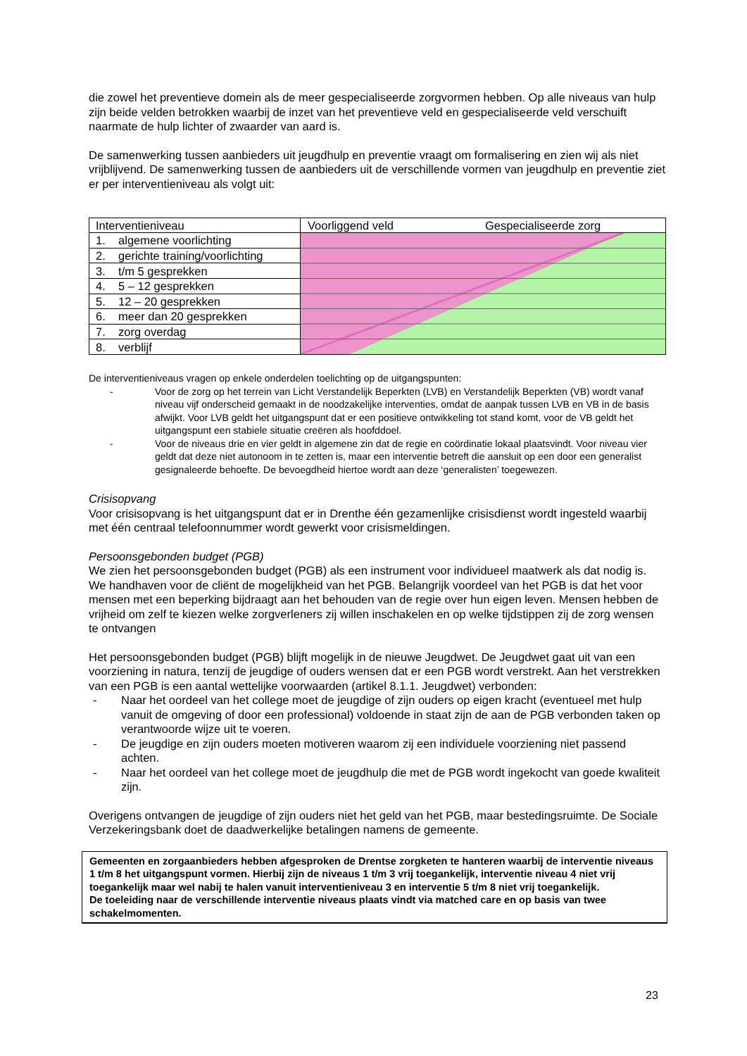die zowel het preventieve domein als de meer gespecialiseerde zorgvormen hebben. Op alle niveaus van hulp zijn beide velden betrokken waarbij de inzet van het preventieve veld en gespecialiseerde veld verschuift naarmate de hulp lichter of zwaarder van aard is.
De samenwerking tussen aanbieders uit jeugdhulp en preventie vraagt om formalisering en zien wij als niet vrijblijvend. De samenwerking tussen de aanbieders uit de verschillende vormen van jeugdhulp en preventie ziet er per interventieniveau als volgt uit:
| Interventieniveau | Voorliggend veld Gespecialiseerde zorg |
| 1. algemene voorlichting | |
| 2. gerichte training/voorlichting | |
| 3. t/m 5 gesprekken | |
| 4. 5 – 12 gesprekken | |
| 5. 12 – 20 gesprekken | |
| 6. meer dan 20 gesprekken | |
| 7. zorg overdag | |
| 8. verblijf | |
De interventieniveaus vragen op enkele onderdelen toelichting op de uitgangspunten:
- Voor de zorg op het terrein van Licht Verstandelijk Beperkten (LVB) en Verstandelijk Beperkten (VB) wordt vanaf niveau vijf onderscheid gemaakt in de noodzakelijke interventies, omdat de aanpak tussen LVB en VB in de basis afwijkt. Voor LVB geldt het uitgangspunt dat er een positieve ontwikkeling tot stand komt, voor de VB geldt het uitgangspunt een stabiele situatie creëren als hoofddoel.
- Voor de niveaus drie en vier geldt in algemene zin dat de regie en coördinatie lokaal plaatsvindt. Voor niveau vier geldt dat deze niet autonoom in te zetten is, maar een interventie betreft die aansluit op een door een generalist gesignaleerde behoefte. De bevoegdheid hiertoe wordt aan deze ‘generalisten’ toegewezen.
Crisisopvang
Voor crisisopvang is het uitgangspunt dat er in Drenthe één gezamenlijke crisisdienst wordt ingesteld waarbij met één centraal telefoonnummer wordt gewerkt voor crisismeldingen.
Persoonsgebonden budget (PGB)
We zien het persoonsgebonden budget (PGB) als een instrument voor individueel maatwerk als dat nodig is. We handhaven voor de cliënt de mogelijkheid van het PGB. Belangrijk voordeel van het PGB is dat het voor mensen met een beperking bijdraagt aan het behouden van de regie over hun eigen leven. Mensen hebben de vrijheid om zelf te kiezen welke zorgverleners zij willen inschakelen en op welke tijdstippen zij de zorg wensen te ontvangen
Het persoonsgebonden budget (PGB) blijft mogelijk in de nieuwe Jeugdwet. De Jeugdwet gaat uit van een voorziening in natura, tenzij de jeugdige of ouders wensen dat er een PGB wordt verstrekt. Aan het verstrekken van een PGB is een aantal wettelijke voorwaarden (artikel 8.1.1. Jeugdwet) verbonden:
- Naar het oordeel van het college moet de jeugdige of zijn ouders op eigen kracht (eventueel met hulp vanuit de omgeving of door een professional) voldoende in staat zijn de aan de PGB verbonden taken op verantwoorde wijze uit te voeren.
- De jeugdige en zijn ouders moeten motiveren waarom zij een individuele voorziening niet passend achten.
- Naar het oordeel van het college moet de jeugdhulp die met de PGB wordt ingekocht van goede kwaliteit zijn.
Overigens ontvangen de jeugdige of zijn ouders niet het geld van het PGB, maar bestedingsruimte. De Sociale Verzekeringsbank doet de daadwerkelijke betalingen namens de gemeente.
Gemeenten en zorgaanbieders hebben afgesproken de Drentse zorgketen te hanteren waarbij de interventie niveaus 1 t/m 8 het uitgangspunt vormen. Hierbij zijn de niveaus 1 t/m 3 vrij toegankelijk, interventie niveau 4 niet vrij toegankelijk maar wel nabij te halen vanuit interventieniveau 3 en interventie 5 t/m 8 niet vrij toegankelijk.
De toeleiding naar de verschillende interventie niveaus plaats vindt via matched care en op basis van twee schakelmomenten.
23